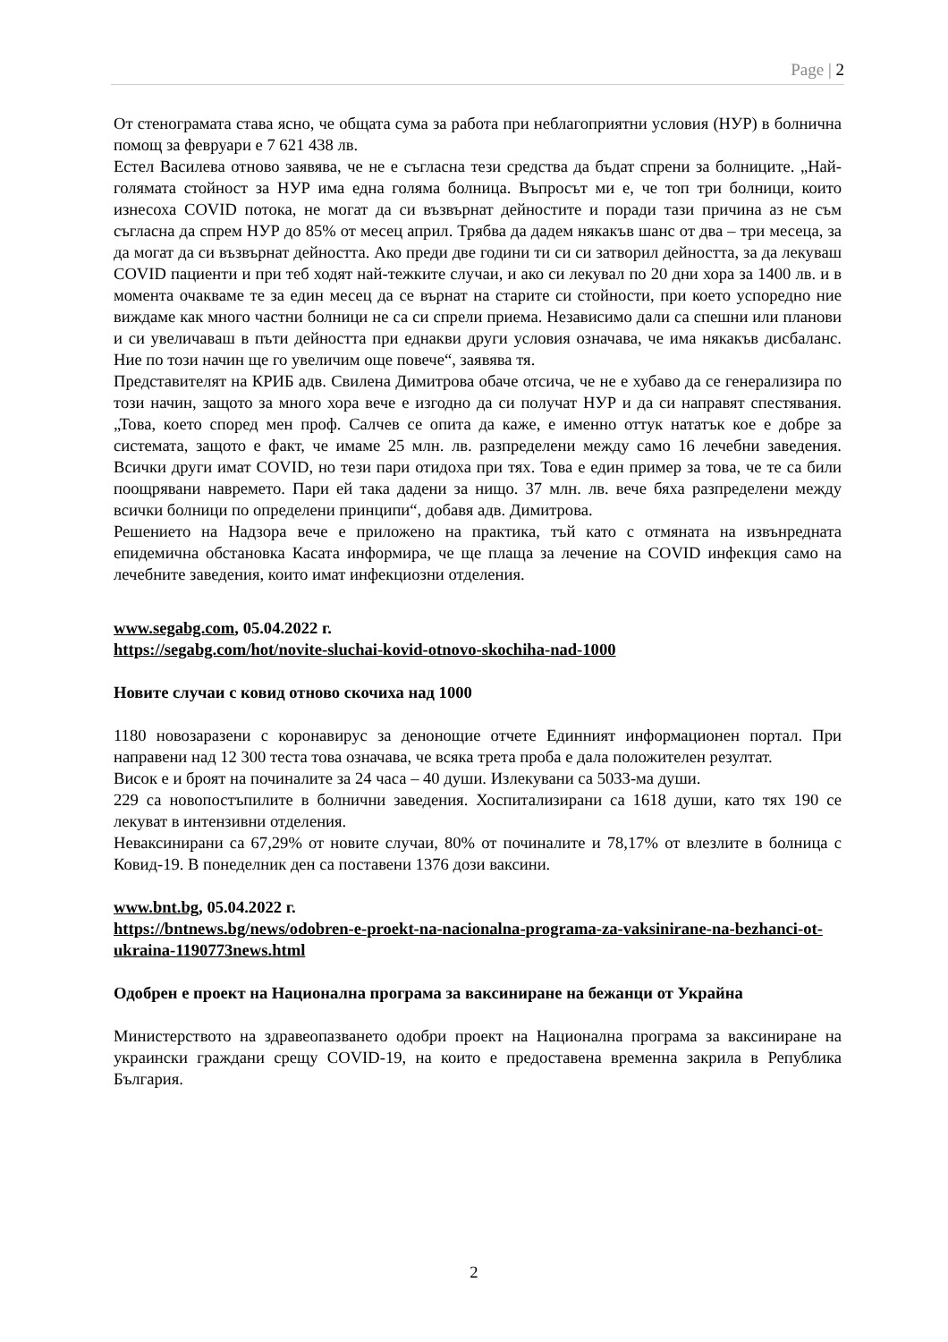Page | 2
От стенограмата става ясно, че общата сума за работа при неблагоприятни условия (НУР) в болнична помощ за февруари е 7 621 438 лв.
Естел Василева отново заявява, че не е съгласна тези средства да бъдат спрени за болниците. „Най-голямата стойност за НУР има една голяма болница. Въпросът ми е, че топ три болници, които изнесоха COVID потока, не могат да си възвърнат дейностите и поради тази причина аз не съм съгласна да спрем НУР до 85% от месец април. Трябва да дадем някакъв шанс от два – три месеца, за да могат да си възвърнат дейността. Ако преди две години ти си си затворил дейността, за да лекуваш COVID пациенти и при теб ходят най-тежките случаи, и ако си лекувал по 20 дни хора за 1400 лв. и в момента очакваме те за един месец да се върнат на старите си стойности, при което успоредно ние виждаме как много частни болници не са си спрели приема. Независимо дали са спешни или планови и си увеличаваш в пъти дейността при еднакви други условия означава, че има някакъв дисбаланс. Ние по този начин ще го увеличим още повече“, заявява тя.
Представителят на КРИБ адв. Свилена Димитрова обаче отсича, че не е хубаво да се генерализира по този начин, защото за много хора вече е изгодно да си получат НУР и да си направят спестявания. „Това, което според мен проф. Салчев се опита да каже, е именно оттук нататък кое е добре за системата, защото е факт, че имаме 25 млн. лв. разпределени между само 16 лечебни заведения. Всички други имат COVID, но тези пари отидоха при тях. Това е един пример за това, че те са били поощрявани навремето. Пари ей така дадени за нищо. 37 млн. лв. вече бяха разпределени между всички болници по определени принципи“, добавя адв. Димитрова.
Решението на Надзора вече е приложено на практика, тъй като с отмяната на извънредната епидемична обстановка Касата информира, че ще плаща за лечение на COVID инфекция само на лечебните заведения, които имат инфекциозни отделения.
www.segabg.com, 05.04.2022 г.
https://segabg.com/hot/novite-sluchai-kovid-otnovo-skochiha-nad-1000
Новите случаи с ковид отново скочиха над 1000
1180 новозаразени с коронавирус за денонощие отчете Единният информационен портал. При направени над 12 300 теста това означава, че всяка трета проба е дала положителен резултат.
Висок е и броят на починалите за 24 часа – 40 души. Излекувани са 5033-ма души.
229 са новопостъпилите в болнични заведения. Хоспитализирани са 1618 души, като тях 190 се лекуват в интензивни отделения.
Неваксинирани са 67,29% от новите случаи, 80% от починалите и 78,17% от влезлите в болница с Ковид-19. В понеделник ден са поставени 1376 дози ваксини.
www.bnt.bg, 05.04.2022 г.
https://bntnews.bg/news/odobren-e-proekt-na-nacionalna-programa-za-vaksinirane-na-bezhanci-ot-ukraina-1190773news.html
Одобрен е проект на Национална програма за ваксиниране на бежанци от Украйна
Министерството на здравеопазването одобри проект на Национална програма за ваксиниране на украински граждани срещу COVID-19, на които е предоставена временна закрила в Република България.
2